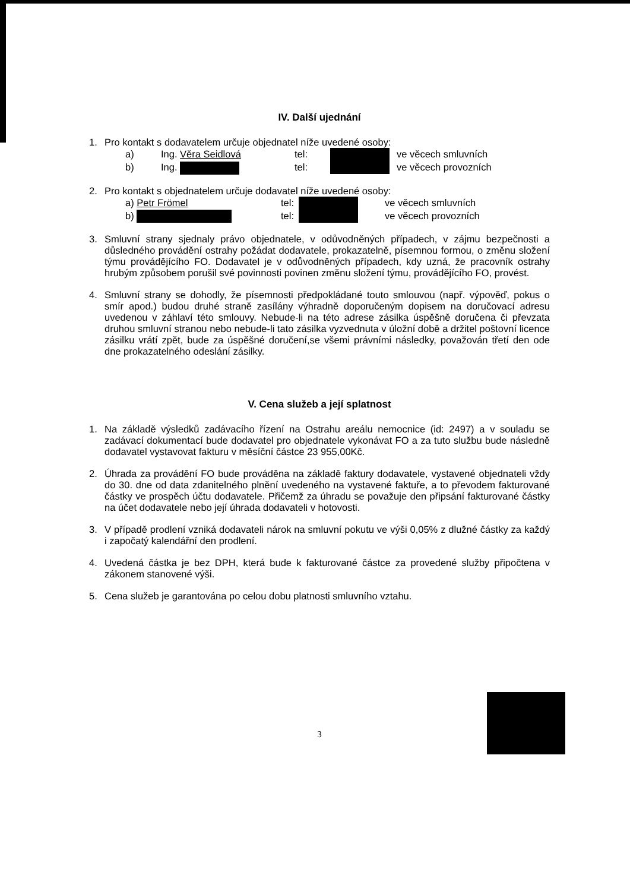IV. Další ujednání
1. Pro kontakt s dodavatelem určuje objednatel níže uvedené osoby:
a) Ing. Věra Seidlová tel: ve věcech smluvních
b) Ing. tel: ve věcech provozních
2. Pro kontakt s objednatelem určuje dodavatel níže uvedené osoby:
a) Petr Frömel tel: ve věcech smluvních
b) tel: ve věcech provozních
3. Smluvní strany sjednaly právo objednatele, v odůvodněných případech, v zájmu bezpečnosti a důsledného provádění ostrahy požádat dodavatele, prokazatelně, písemnou formou, o změnu složení týmu provádějícího FO. Dodavatel je v odůvodněných případech, kdy uzná, že pracovník ostrahy hrubým způsobem porušil své povinnosti povinen změnu složení týmu, provádějícího FO, provést.
4. Smluvní strany se dohodly, že písemnosti předpokládané touto smlouvou (např. výpověď, pokus o smír apod.) budou druhé straně zasílány výhradně doporučeným dopisem na doručovací adresu uvedenou v záhlaví této smlouvy. Nebude-li na této adrese zásilka úspěšně doručena či převzata druhou smluvní stranou nebo nebude-li tato zásilka vyzvednuta v úložní době a držitel poštovní licence zásilku vrátí zpět, bude za úspěšné doručení,se všemi právními následky, považován třetí den ode dne prokazatelného odeslání zásilky.
V. Cena služeb a její splatnost
1. Na základě výsledků zadávacího řízení na Ostrahu areálu nemocnice (id: 2497) a v souladu se zadávací dokumentací bude dodavatel pro objednatele vykonávat FO a za tuto službu bude následně dodavatel vystavovat fakturu v měsíční částce 23 955,00Kč.
2. Úhrada za provádění FO bude prováděna na základě faktury dodavatele, vystavené objednateli vždy do 30. dne od data zdanitelného plnění uvedeného na vystavené faktuře, a to převodem fakturované částky ve prospěch účtu dodavatele. Přičemž za úhradu se považuje den připsání fakturované částky na účet dodavatele nebo její úhrada dodavateli v hotovosti.
3. V případě prodlení vzniká dodavateli nárok na smluvní pokutu ve výši 0,05% z dlužné částky za každý i započatý kalendářní den prodlení.
4. Uvedená částka je bez DPH, která bude k fakturované částce za provedené služby připočtena v zákonem stanovené výši.
5. Cena služeb je garantována po celou dobu platnosti smluvního vztahu.
3